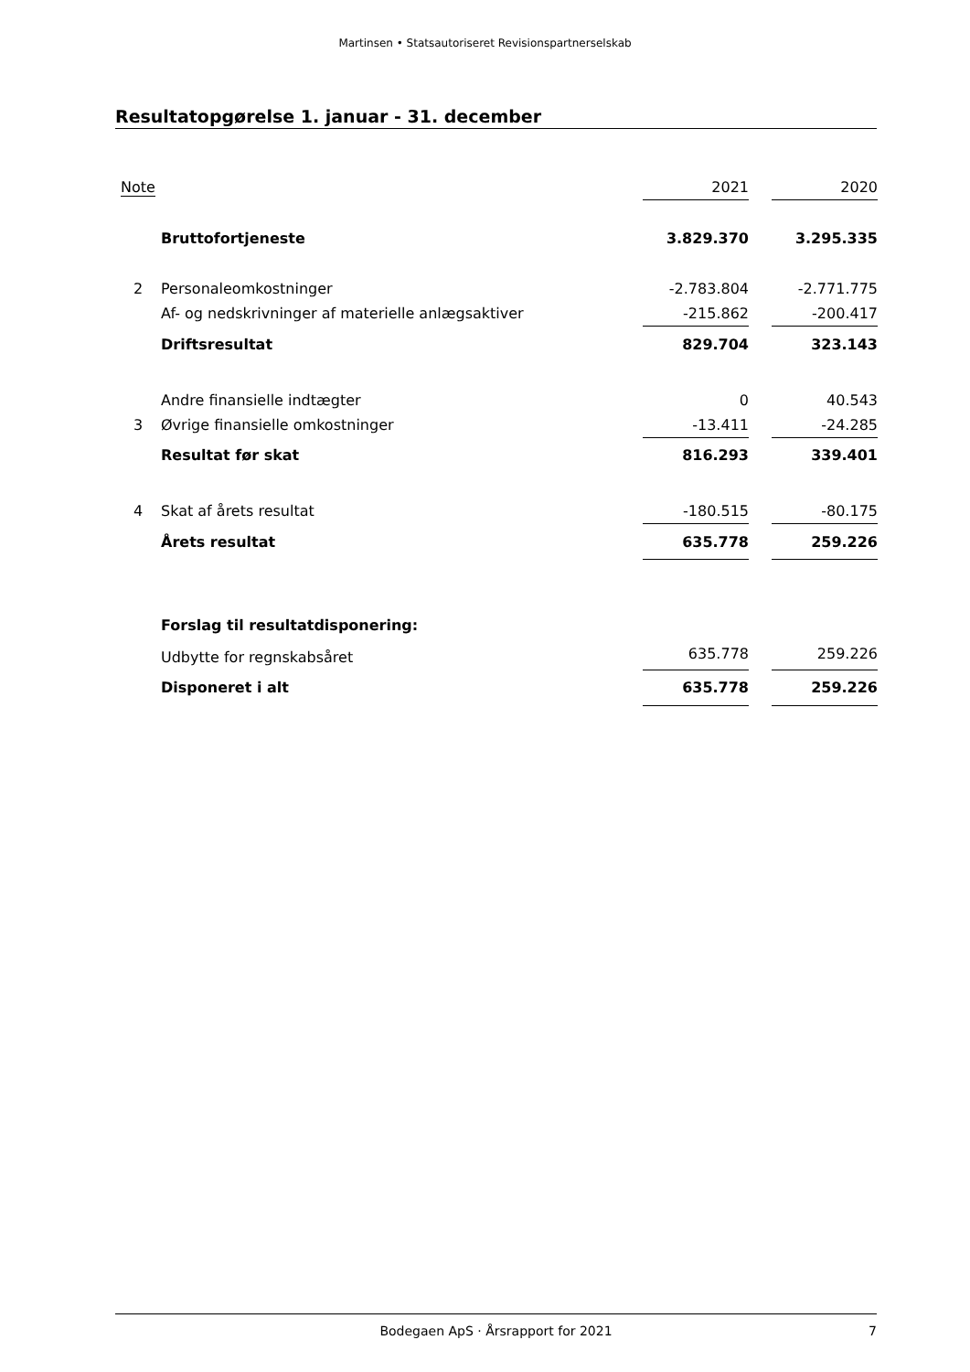Martinsen • Statsautoriseret Revisionspartnerselskab
Resultatopgørelse 1. januar - 31. december
| Note | | 2021 | | 2020 |
| --- | --- | --- | --- | --- |
| | Bruttofortjeneste | 3.829.370 | | 3.295.335 |
| 2 | Personaleomkostninger | -2.783.804 | | -2.771.775 |
| | Af- og nedskrivninger af materielle anlægsaktiver | -215.862 | | -200.417 |
| | Driftsresultat | 829.704 | | 323.143 |
| | Andre finansielle indtægter | 0 | | 40.543 |
| 3 | Øvrige finansielle omkostninger | -13.411 | | -24.285 |
| | Resultat før skat | 816.293 | | 339.401 |
| 4 | Skat af årets resultat | -180.515 | | -80.175 |
| | Årets resultat | 635.778 | | 259.226 |
| | Forslag til resultatdisponering: | | | |
| | Udbytte for regnskabsåret | 635.778 | | 259.226 |
| | Disponeret i alt | 635.778 | | 259.226 |
Bodegaen ApS · Årsrapport for 2021 7